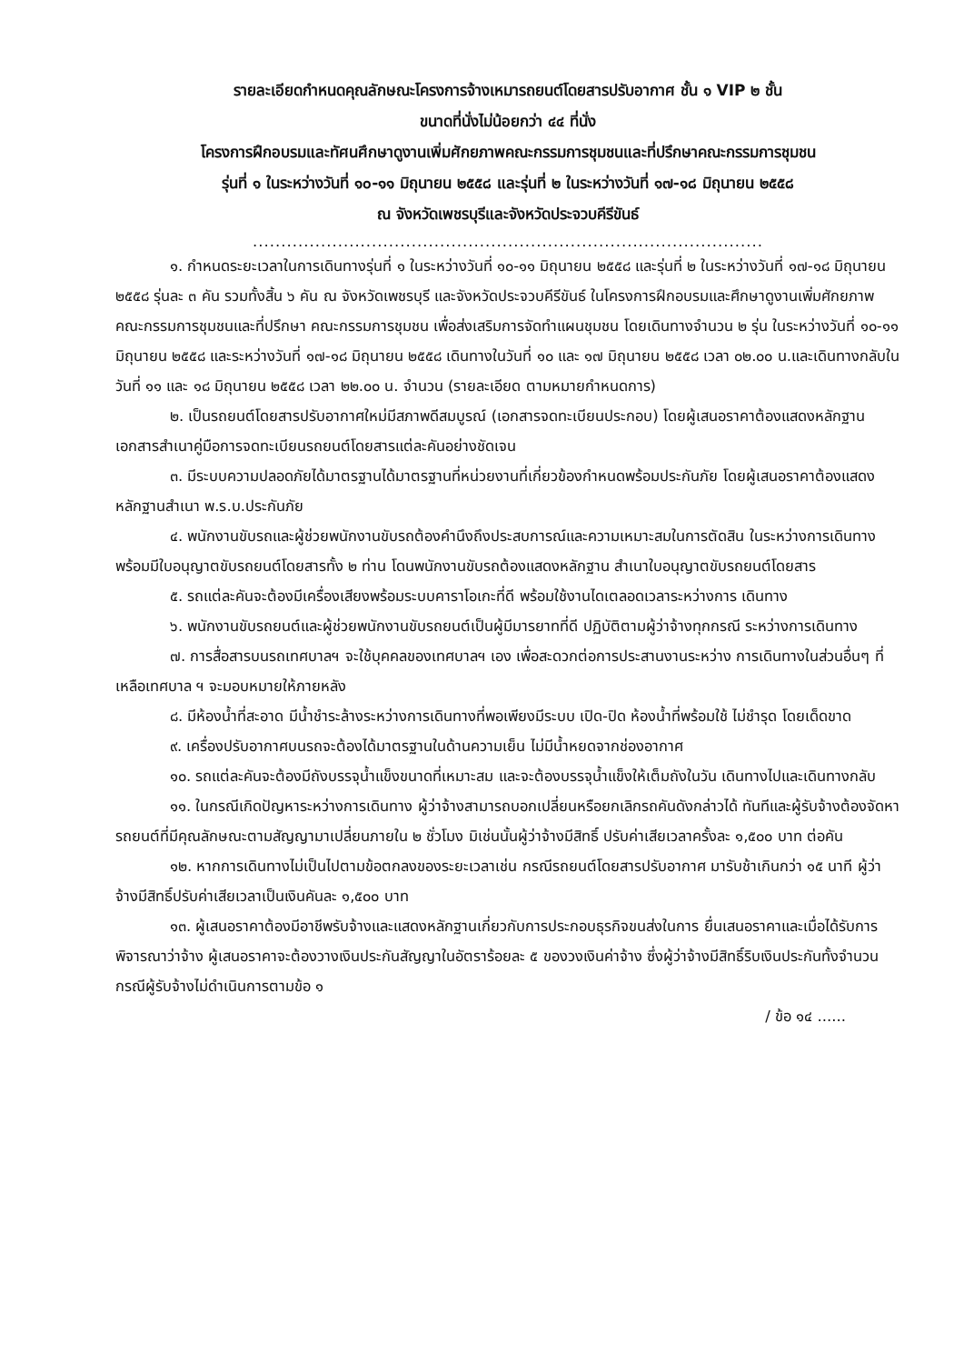รายละเอียดกำหนดคุณลักษณะโครงการจ้างเหมารถยนต์โดยสารปรับอากาศ ชั้น ๑ VIP ๒ ชั้น
ขนาดที่นั่งไม่น้อยกว่า ๔๔ ที่นั่ง
โครงการฝึกอบรมและทัศนศึกษาดูงานเพิ่มศักยภาพคณะกรรมการชุมชนและที่ปรึกษาคณะกรรมการชุมชน
รุ่นที่ ๑ ในระหว่างวันที่ ๑๐-๑๑ มิถุนายน ๒๕๕๘ และรุ่นที่ ๒ ในระหว่างวันที่ ๑๗-๑๘ มิถุนายน ๒๕๕๘
ณ จังหวัดเพชรบุรีและจังหวัดประจวบคีรีขันธ์
..........................................................................................
๑. กำหนดระยะเวลาในการเดินทางรุ่นที่ ๑ ในระหว่างวันที่ ๑๐-๑๑ มิถุนายน ๒๕๕๘ และรุ่นที่ ๒ ในระหว่างวันที่ ๑๗-๑๘ มิถุนายน ๒๕๕๘ รุ่นละ ๓ คัน รวมทั้งสิ้น ๖ คัน ณ จังหวัดเพชรบุรี และจังหวัดประจวบคีรีขันธ์ ในโครงการฝึกอบรมและศึกษาดูงานเพิ่มศักยภาพคณะกรรมการชุมชนและที่ปรึกษา คณะกรรมการชุมชน เพื่อส่งเสริมการจัดทำแผนชุมชน โดยเดินทางจำนวน ๒ รุ่น ในระหว่างวันที่ ๑๐-๑๑ มิถุนายน ๒๕๕๘ และระหว่างวันที่ ๑๗-๑๘ มิถุนายน ๒๕๕๘ เดินทางในวันที่ ๑๐ และ ๑๗ มิถุนายน ๒๕๕๘ เวลา ๐๒.๐๐ น.และเดินทางกลับในวันที่ ๑๑ และ ๑๘ มิถุนายน ๒๕๕๘ เวลา ๒๒.๐๐ น. จำนวน (รายละเอียด ตามหมายกำหนดการ)
๒. เป็นรถยนต์โดยสารปรับอากาศใหม่มีสภาพดีสมบูรณ์ (เอกสารจดทะเบียนประกอบ) โดยผู้เสนอราคาต้องแสดงหลักฐานเอกสารสำเนาคู่มือการจดทะเบียนรถยนต์โดยสารแต่ละคันอย่างชัดเจน
๓. มีระบบความปลอดภัยได้มาตรฐานได้มาตรฐานที่หน่วยงานที่เกี่ยวข้องกำหนดพร้อมประกันภัย โดยผู้เสนอราคาต้องแสดงหลักฐานสำเนา พ.ร.บ.ประกันภัย
๔. พนักงานขับรถและผู้ช่วยพนักงานขับรถต้องคำนึงถึงประสบการณ์และความเหมาะสมในการตัดสิน ในระหว่างการเดินทาง พร้อมมีใบอนุญาตขับรถยนต์โดยสารทั้ง ๒ ท่าน โดนพนักงานขับรถต้องแสดงหลักฐาน สำเนาใบอนุญาตขับรถยนต์โดยสาร
๕. รถแต่ละคันจะต้องมีเครื่องเสียงพร้อมระบบคาราโอเกะที่ดี พร้อมใช้งานไดเตลอดเวลาระหว่างการ เดินทาง
๖. พนักงานขับรถยนต์และผู้ช่วยพนักงานขับรถยนต์เป็นผู้มีมารยาทที่ดี ปฏิบัติตามผู้ว่าจ้างทุกกรณี ระหว่างการเดินทาง
๗. การสื่อสารบนรถเทศบาลฯ จะใช้บุคคลของเทศบาลฯ เอง เพื่อสะดวกต่อการประสานงานระหว่าง การเดินทางในส่วนอื่นๆ ที่เหลือเทศบาล ฯ จะมอบหมายให้ภายหลัง
๘. มีห้องน้ำที่สะอาด มีน้ำชำระล้างระหว่างการเดินทางที่พอเพียงมีระบบ เปิด-ปิด ห้องน้ำที่พร้อมใช้ ไม่ชำรุด โดยเด็ดขาด
๙. เครื่องปรับอากาศบนรถจะต้องได้มาตรฐานในด้านความเย็น ไม่มีน้ำหยดจากช่องอากาศ
๑๐. รถแต่ละคันจะต้องมีถังบรรจุน้ำแข็งขนาดที่เหมาะสม และจะต้องบรรจุน้ำแข็งให้เต็มถังในวัน เดินทางไปและเดินทางกลับ
๑๑. ในกรณีเกิดปัญหาระหว่างการเดินทาง ผู้ว่าจ้างสามารถบอกเปลี่ยนหรือยกเลิกรถคันดังกล่าวได้ ทันทีและผู้รับจ้างต้องจัดหารถยนต์ที่มีคุณลักษณะตามสัญญามาเปลี่ยนภายใน ๒ ชั่วโมง มิเช่นนั้นผู้ว่าจ้างมีสิทธิ์ ปรับค่าเสียเวลาครั้งละ ๑,๕๐๐ บาท ต่อคัน
๑๒. หากการเดินทางไม่เป็นไปตามข้อตกลงของระยะเวลาเช่น กรณีรถยนต์โดยสารปรับอากาศ มารับช้าเกินกว่า ๑๕ นาที ผู้ว่าจ้างมีสิทธิ์ปรับค่าเสียเวลาเป็นเงินคันละ ๑,๕๐๐ บาท
๑๓. ผู้เสนอราคาต้องมีอาชีพรับจ้างและแสดงหลักฐานเกี่ยวกับการประกอบธุรกิจขนส่งในการ ยื่นเสนอราคาและเมื่อได้รับการพิจารณาว่าจ้าง ผู้เสนอราคาจะต้องวางเงินประกันสัญญาในอัตราร้อยละ ๕ ของวงเงินค่าจ้าง ซึ่งผู้ว่าจ้างมีสิทธิ์ริบเงินประกันทั้งจำนวน กรณีผู้รับจ้างไม่ดำเนินการตามข้อ ๑
/ ข้อ ๑๔ ......